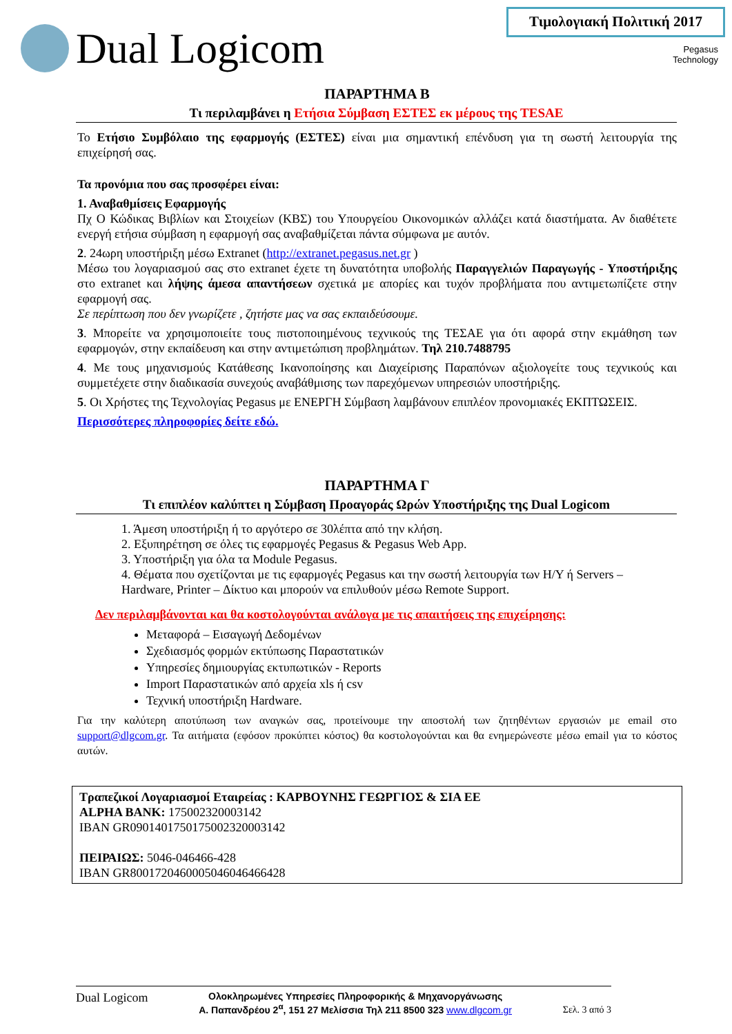Dual Logicom
Τιμολογιακή Πολιτική 2017
Pegasus
Technology
ΠΑΡΑΡΤΗΜΑ Β
Τι περιλαμβάνει η Ετήσια Σύμβαση ΕΣΤΕΣ εκ μέρους της TESAE
Το Ετήσιο Συμβόλαιο της εφαρμογής (ΕΣΤΕΣ) είναι μια σημαντική επένδυση για τη σωστή λειτουργία της επιχείρησή σας.
Τα προνόμια που σας προσφέρει είναι:
1. Αναβαθμίσεις Εφαρμογής
Πχ Ο Κώδικας Βιβλίων και Στοιχείων (ΚΒΣ) του Υπουργείου Οικονομικών αλλάζει κατά διαστήματα. Αν διαθέτετε ενεργή ετήσια σύμβαση η εφαρμογή σας αναβαθμίζεται πάντα σύμφωνα με αυτόν.
2. 24ωρη υποστήριξη μέσω Extranet (http://extranet.pegasus.net.gr )
Μέσω του λογαριασμού σας στο extranet έχετε τη δυνατότητα υποβολής Παραγγελιών Παραγωγής - Υποστήριξης στο extranet και λήψης άμεσα απαντήσεων σχετικά με απορίες και τυχόν προβλήματα που αντιμετωπίζετε στην εφαρμογή σας.
Σε περίπτωση που δεν γνωρίζετε , ζητήστε μας να σας εκπαιδεύσουμε.
3. Μπορείτε να χρησιμοποιείτε τους πιστοποιημένους τεχνικούς της ΤΕΣΑΕ για ότι αφορά στην εκμάθηση των εφαρμογών, στην εκπαίδευση και στην αντιμετώπιση προβλημάτων. Τηλ 210.7488795
4. Με τους μηχανισμούς Κατάθεσης Ικανοποίησης και Διαχείρισης Παραπόνων αξιολογείτε τους τεχνικούς και συμμετέχετε στην διαδικασία συνεχούς αναβάθμισης των παρεχόμενων υπηρεσιών υποστήριξης.
5. Οι Χρήστες της Τεχνολογίας Pegasus με ΕΝΕΡΓΗ Σύμβαση λαμβάνουν επιπλέον προνομιακές ΕΚΠΤΩΣΕΙΣ.
Περισσότερες πληροφορίες δείτε εδώ.
ΠΑΡΑΡΤΗΜΑ Γ
Τι επιπλέον καλύπτει η Σύμβαση Προαγοράς Ωρών Υποστήριξης της Dual Logicom
1. Άμεση υποστήριξη ή το αργότερο σε 30λέπτα από την κλήση.
2. Εξυπηρέτηση σε όλες τις εφαρμογές Pegasus & Pegasus Web App.
3. Υποστήριξη για όλα τα Module Pegasus.
4. Θέματα που σχετίζονται με τις εφαρμογές Pegasus και την σωστή λειτουργία των Η/Υ ή Servers – Hardware, Printer – Δίκτυο και μπορούν να επιλυθούν μέσω Remote Support.
Δεν περιλαμβάνονται και θα κοστολογούνται ανάλογα με τις απαιτήσεις της επιχείρησης:
Μεταφορά – Εισαγωγή Δεδομένων
Σχεδιασμός φορμών εκτύπωσης Παραστατικών
Υπηρεσίες δημιουργίας εκτυπωτικών - Reports
Import Παραστατικών από αρχεία xls ή csv
Τεχνική υποστήριξη Hardware.
Για την καλύτερη αποτύπωση των αναγκών σας, προτείνουμε την αποστολή των ζητηθέντων εργασιών με email στο support@dlgcom.gr. Τα αιτήματα (εφόσον προκύπτει κόστος) θα κοστολογούνται και θα ενημερώνεστε μέσω email για το κόστος αυτών.
Τραπεζικοί Λογαριασμοί Εταιρείας : ΚΑΡΒΟΥΝΗΣ ΓΕΩΡΓΙΟΣ & ΣΙΑ ΕΕ
ALPHA BANK: 175002320003142
IBAN GR0901401750175002320003142
ΠΕΙΡΑΙΩΣ: 5046-046466-428
IBAN GR8001720460005046046466428
Dual Logicom Ολοκληρωμένες Υπηρεσίες Πληροφορικής & Μηχανοργάνωσης
Α. Παπανδρέου 2<sup>α</sup>, 151 27 Μελίσσια Τηλ 211 8500 323 www.dlgcom.gr Σελ. 3 από 3